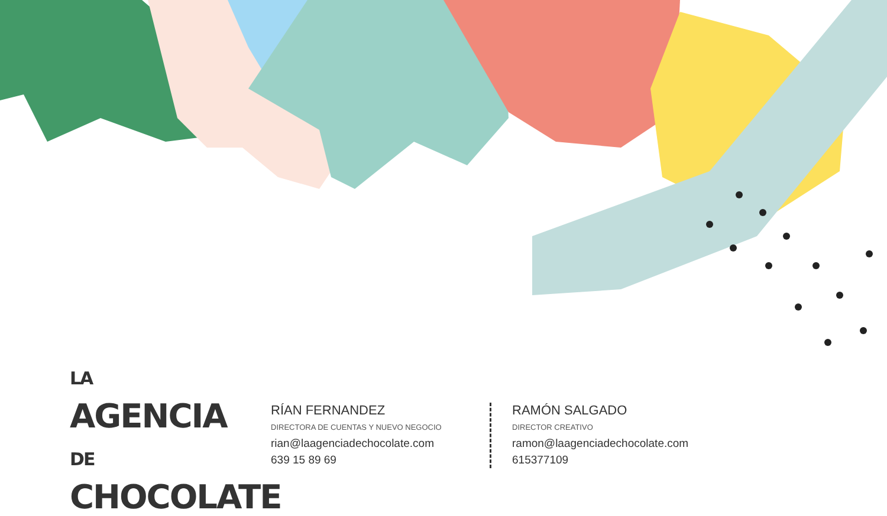LA AGENCIA
DE CHOCOLATE
RÍAN FERNANDEZ
DIRECTORA DE CUENTAS Y NUEVO NEGOCIO
rian@laagenciadechocolate.com
639 15 89 69
RAMÓN SALGADO
DIRECTOR CREATIVO
ramon@laagenciadechocolate.com
615377109